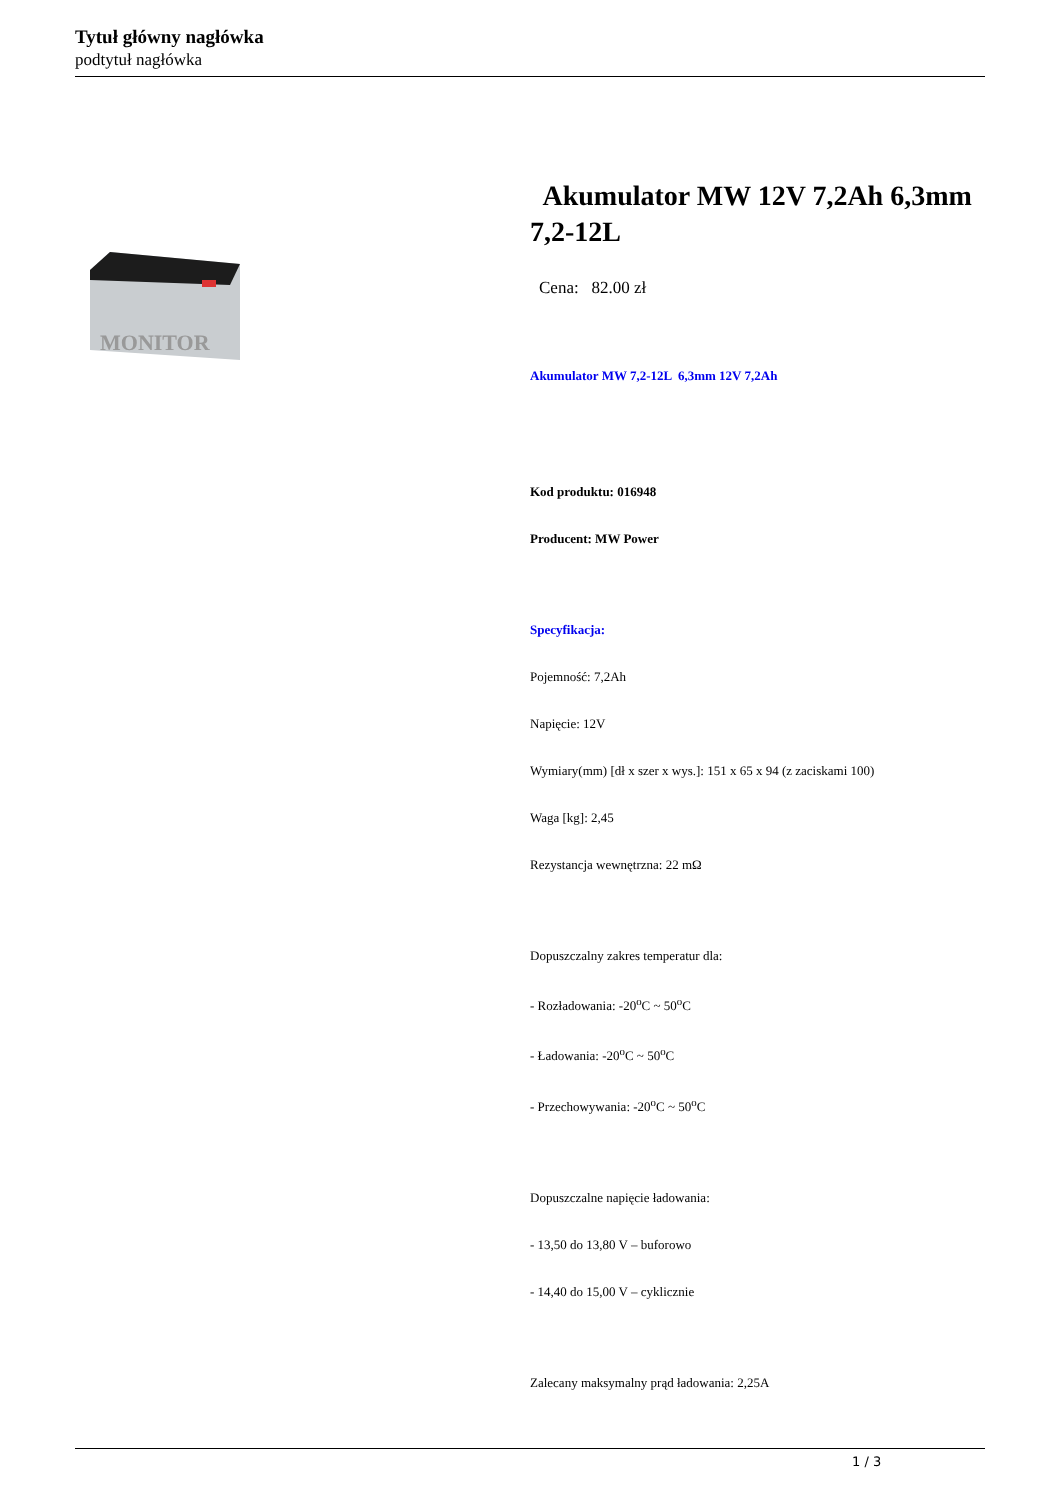Tytuł główny nagłówka
podtytuł nagłówka
MONITOR
Akumulator MW 12V 7,2Ah 6,3mm 7,2-12L
Cena: 82.00 zł
Akumulator MW 7,2-12L 6,3mm 12V 7,2Ah
Kod produktu: 016948
Producent: MW Power
Specyfikacja:
Pojemność: 7,2Ah
Napięcie: 12V
Wymiary(mm) [dł x szer x wys.]: 151 x 65 x 94 (z zaciskami 100)
Waga [kg]: 2,45
Rezystancja wewnętrzna: 22 mΩ
Dopuszczalny zakres temperatur dla:
- Rozładowania: -20<sup>o</sup>C ~ 50<sup>o</sup>C
- Ładowania: -20<sup>o</sup>C ~ 50<sup>o</sup>C
- Przechowywania: -20<sup>o</sup>C ~ 50<sup>o</sup>C
Dopuszczalne napięcie ładowania:
- 13,50 do 13,80 V – buforowo
- 14,40 do 15,00 V – cyklicznie
Zalecany maksymalny prąd ładowania: 2,25A
1 / 3